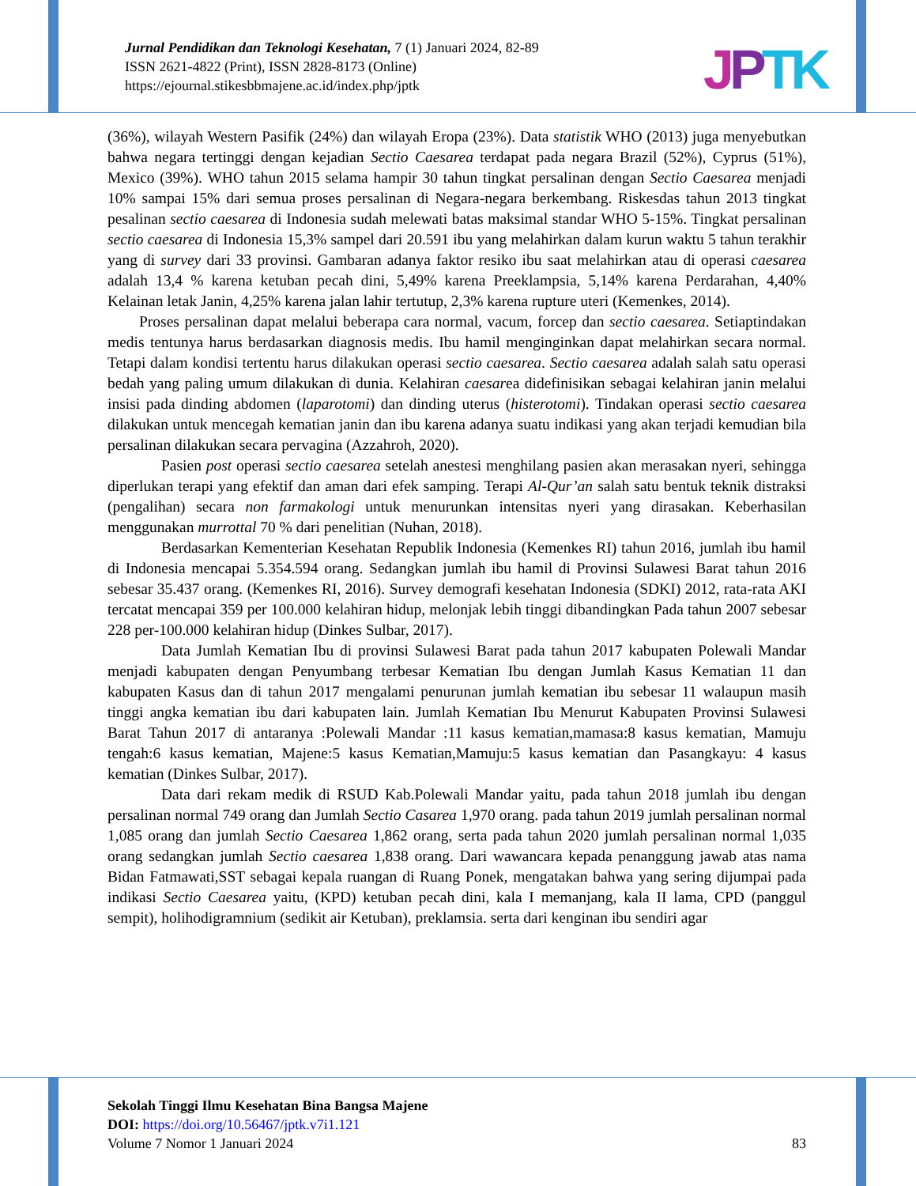Jurnal Pendidikan dan Teknologi Kesehatan, 7 (1) Januari 2024, 82-89
ISSN 2621-4822 (Print), ISSN 2828-8173 (Online)
https://ejournal.stikesbbmajene.ac.id/index.php/jptk
JPTK
(36%), wilayah Western Pasifik (24%) dan wilayah Eropa (23%). Data statistik WHO (2013) juga menyebutkan bahwa negara tertinggi dengan kejadian Sectio Caesarea terdapat pada negara Brazil (52%), Cyprus (51%), Mexico (39%). WHO tahun 2015 selama hampir 30 tahun tingkat persalinan dengan Sectio Caesarea menjadi 10% sampai 15% dari semua proses persalinan di Negara-negara berkembang. Riskesdas tahun 2013 tingkat pesalinan sectio caesarea di Indonesia sudah melewati batas maksimal standar WHO 5-15%. Tingkat persalinan sectio caesarea di Indonesia 15,3% sampel dari 20.591 ibu yang melahirkan dalam kurun waktu 5 tahun terakhir yang di survey dari 33 provinsi. Gambaran adanya faktor resiko ibu saat melahirkan atau di operasi caesarea adalah 13,4 % karena ketuban pecah dini, 5,49% karena Preeklampsia, 5,14% karena Perdarahan, 4,40% Kelainan letak Janin, 4,25% karena jalan lahir tertutup, 2,3% karena rupture uteri (Kemenkes, 2014).
Proses persalinan dapat melalui beberapa cara normal, vacum, forcep dan sectio caesarea. Setiaptindakan medis tentunya harus berdasarkan diagnosis medis. Ibu hamil menginginkan dapat melahirkan secara normal. Tetapi dalam kondisi tertentu harus dilakukan operasi sectio caesarea. Sectio caesarea adalah salah satu operasi bedah yang paling umum dilakukan di dunia. Kelahiran caesarea didefinisikan sebagai kelahiran janin melalui insisi pada dinding abdomen (laparotomi) dan dinding uterus (histerotomi). Tindakan operasi sectio caesarea dilakukan untuk mencegah kematian janin dan ibu karena adanya suatu indikasi yang akan terjadi kemudian bila persalinan dilakukan secara pervagina (Azzahroh, 2020).
Pasien post operasi sectio caesarea setelah anestesi menghilang pasien akan merasakan nyeri, sehingga diperlukan terapi yang efektif dan aman dari efek samping. Terapi Al-Qur’an salah satu bentuk teknik distraksi (pengalihan) secara non farmakologi untuk menurunkan intensitas nyeri yang dirasakan. Keberhasilan menggunakan murrottal 70 % dari penelitian (Nuhan, 2018).
Berdasarkan Kementerian Kesehatan Republik Indonesia (Kemenkes RI) tahun 2016, jumlah ibu hamil di Indonesia mencapai 5.354.594 orang. Sedangkan jumlah ibu hamil di Provinsi Sulawesi Barat tahun 2016 sebesar 35.437 orang. (Kemenkes RI, 2016). Survey demografi kesehatan Indonesia (SDKI) 2012, rata-rata AKI tercatat mencapai 359 per 100.000 kelahiran hidup, melonjak lebih tinggi dibandingkan Pada tahun 2007 sebesar 228 per-100.000 kelahiran hidup (Dinkes Sulbar, 2017).
Data Jumlah Kematian Ibu di provinsi Sulawesi Barat pada tahun 2017 kabupaten Polewali Mandar menjadi kabupaten dengan Penyumbang terbesar Kematian Ibu dengan Jumlah Kasus Kematian 11 dan kabupaten Kasus dan di tahun 2017 mengalami penurunan jumlah kematian ibu sebesar 11 walaupun masih tinggi angka kematian ibu dari kabupaten lain. Jumlah Kematian Ibu Menurut Kabupaten Provinsi Sulawesi Barat Tahun 2017 di antaranya :Polewali Mandar :11 kasus kematian,mamasa:8 kasus kematian, Mamuju tengah:6 kasus kematian, Majene:5 kasus Kematian,Mamuju:5 kasus kematian dan Pasangkayu: 4 kasus kematian (Dinkes Sulbar, 2017).
Data dari rekam medik di RSUD Kab.Polewali Mandar yaitu, pada tahun 2018 jumlah ibu dengan persalinan normal 749 orang dan Jumlah Sectio Casarea 1,970 orang. pada tahun 2019 jumlah persalinan normal 1,085 orang dan jumlah Sectio Caesarea 1,862 orang, serta pada tahun 2020 jumlah persalinan normal 1,035 orang sedangkan jumlah Sectio caesarea 1,838 orang. Dari wawancara kepada penanggung jawab atas nama Bidan Fatmawati,SST sebagai kepala ruangan di Ruang Ponek, mengatakan bahwa yang sering dijumpai pada indikasi Sectio Caesarea yaitu, (KPD) ketuban pecah dini, kala I memanjang, kala II lama, CPD (panggul sempit), holihodigramnium (sedikit air Ketuban), preklamsia. serta dari kenginan ibu sendiri agar
Sekolah Tinggi Ilmu Kesehatan Bina Bangsa Majene
DOI: https://doi.org/10.56467/jptk.v7i1.121
Volume 7 Nomor 1 Januari 2024 83